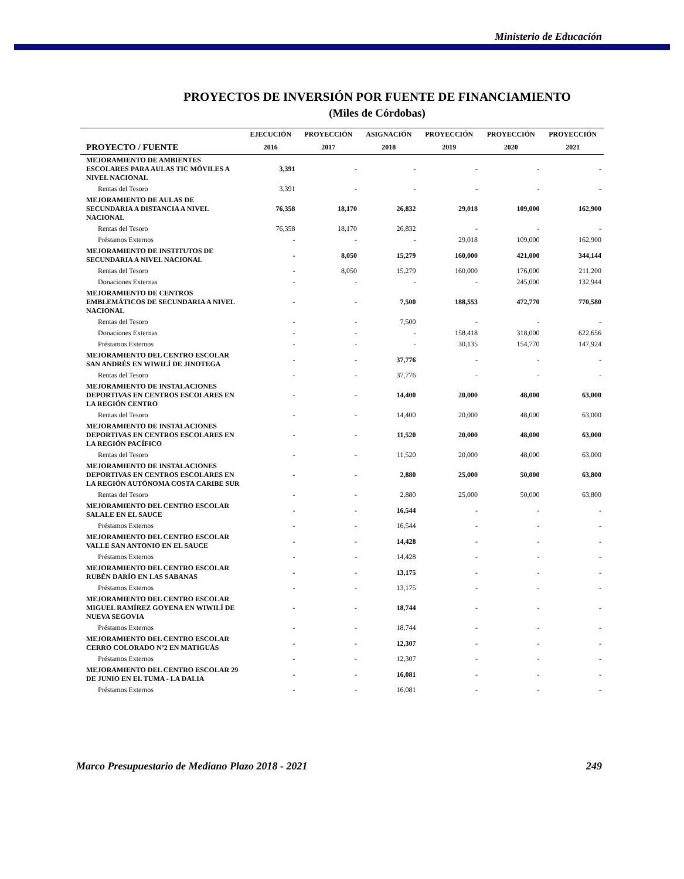Ministerio de Educación
PROYECTOS DE INVERSIÓN POR FUENTE DE FINANCIAMIENTO
(Miles de Córdobas)
| | EJECUCIÓN | PROYECCIÓN | ASIGNACIÓN | PROYECCIÓN | PROYECCIÓN | PROYECCIÓN |
| --- | --- | --- | --- | --- | --- | --- |
| PROYECTO / FUENTE | 2016 | 2017 | 2018 | 2019 | 2020 | 2021 |
| MEJORAMIENTO DE AMBIENTES ESCOLARES PARA AULAS TIC MÓVILES A NIVEL NACIONAL | 3,391 | - | - | - | - | - |
| Rentas del Tesoro | 3,391 | - | - | - | - | - |
| MEJORAMIENTO DE AULAS DE SECUNDARIA A DISTANCIA A NIVEL NACIONAL | 76,358 | 18,170 | 26,832 | 29,018 | 109,000 | 162,900 |
| Rentas del Tesoro | 76,358 | 18,170 | 26,832 | - | - | - |
| Préstamos Externos | - | - | - | 29,018 | 109,000 | 162,900 |
| MEJORAMIENTO DE INSTITUTOS DE SECUNDARIA A NIVEL NACIONAL | - | 8,050 | 15,279 | 160,000 | 421,000 | 344,144 |
| Rentas del Tesoro | - | 8,050 | 15,279 | 160,000 | 176,000 | 211,200 |
| Donaciones Externas | - | - | - | - | 245,000 | 132,944 |
| MEJORAMIENTO DE CENTROS EMBLEMÁTICOS DE SECUNDARIA A NIVEL NACIONAL | - | - | 7,500 | 188,553 | 472,770 | 770,580 |
| Rentas del Tesoro | - | - | 7,500 | - | - | - |
| Donaciones Externas | - | - | - | 158,418 | 318,000 | 622,656 |
| Préstamos Externos | - | - | - | 30,135 | 154,770 | 147,924 |
| MEJORAMIENTO DEL CENTRO ESCOLAR SAN ANDRÉS EN WIWILÍ DE JINOTEGA | - | - | 37,776 | - | - | - |
| Rentas del Tesoro | - | - | 37,776 | - | - | - |
| MEJORAMIENTO DE INSTALACIONES DEPORTIVAS EN CENTROS ESCOLARES EN LA REGIÓN CENTRO | - | - | 14,400 | 20,000 | 48,000 | 63,000 |
| Rentas del Tesoro | - | - | 14,400 | 20,000 | 48,000 | 63,000 |
| MEJORAMIENTO DE INSTALACIONES DEPORTIVAS EN CENTROS ESCOLARES EN LA REGIÓN PACÍFICO | - | - | 11,520 | 20,000 | 48,000 | 63,000 |
| Rentas del Tesoro | - | - | 11,520 | 20,000 | 48,000 | 63,000 |
| MEJORAMIENTO DE INSTALACIONES DEPORTIVAS EN CENTROS ESCOLARES EN LA REGIÓN AUTÓNOMA COSTA CARIBE SUR | - | - | 2,880 | 25,000 | 50,000 | 63,800 |
| Rentas del Tesoro | - | - | 2,880 | 25,000 | 50,000 | 63,800 |
| MEJORAMIENTO DEL CENTRO ESCOLAR SALALE EN EL SAUCE | - | - | 16,544 | - | - | - |
| Préstamos Externos | - | - | 16,544 | - | - | - |
| MEJORAMIENTO DEL CENTRO ESCOLAR VALLE SAN ANTONIO EN EL SAUCE | - | - | 14,428 | - | - | - |
| Préstamos Externos | - | - | 14,428 | - | - | - |
| MEJORAMIENTO DEL CENTRO ESCOLAR RUBÉN DARÍO EN LAS SABANAS | - | - | 13,175 | - | - | - |
| Préstamos Externos | - | - | 13,175 | - | - | - |
| MEJORAMIENTO DEL CENTRO ESCOLAR MIGUEL RAMÍREZ GOYENA EN WIWILÍ DE NUEVA SEGOVIA | - | - | 18,744 | - | - | - |
| Préstamos Externos | - | - | 18,744 | - | - | - |
| MEJORAMIENTO DEL CENTRO ESCOLAR CERRO COLORADO Nº2 EN MATIGUÁS | - | - | 12,307 | - | - | - |
| Préstamos Externos | - | - | 12,307 | - | - | - |
| MEJORAMIENTO DEL CENTRO ESCOLAR 29 DE JUNIO EN EL TUMA - LA DALIA | - | - | 16,081 | - | - | - |
| Préstamos Externos | - | - | 16,081 | - | - | - |
Marco Presupuestario de Mediano Plazo 2018 - 2021 249